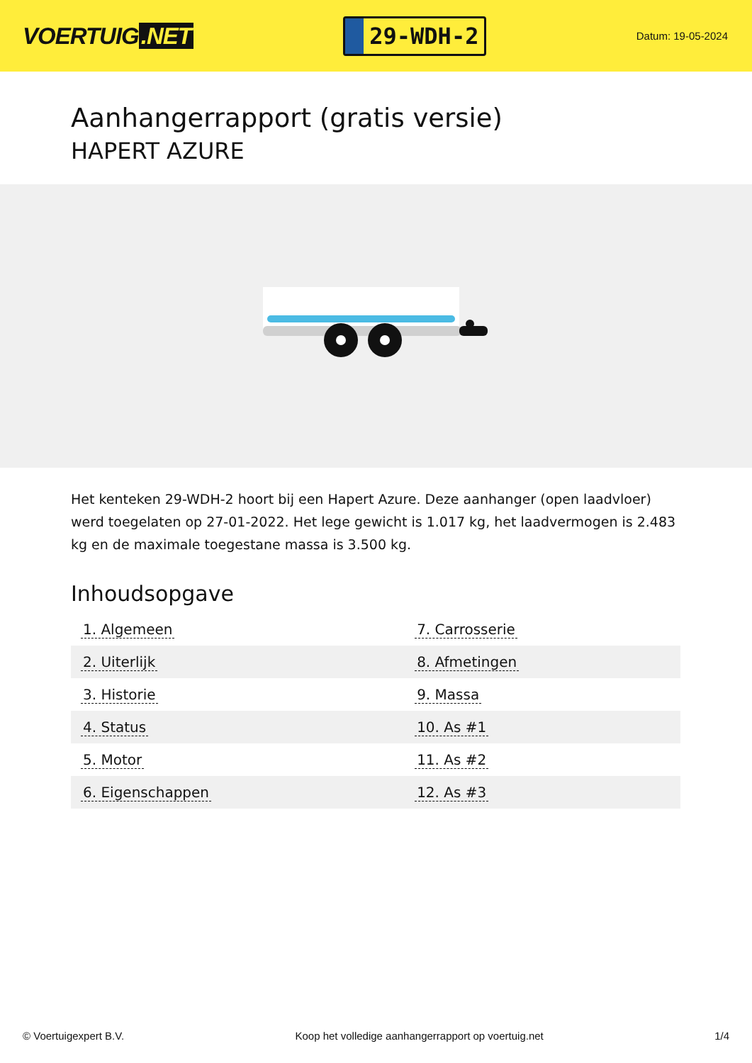VOERTUIG.NET
29-WDH-2
Datum: 19-05-2024
Aanhangerrapport (gratis versie)
HAPERT AZURE
Het kenteken 29-WDH-2 hoort bij een Hapert Azure. Deze aanhanger (open laadvloer) werd toegelaten op 27-01-2022. Het lege gewicht is 1.017 kg, het laadvermogen is 2.483 kg en de maximale toegestane massa is 3.500 kg.
Inhoudsopgave
| 1. Algemeen | 7. Carrosserie |
| 2. Uiterlijk | 8. Afmetingen |
| 3. Historie | 9. Massa |
| 4. Status | 10. As #1 |
| 5. Motor | 11. As #2 |
| 6. Eigenschappen | 12. As #3 |
© Voertuigexpert B.V. Koop het volledige aanhangerrapport op voertuig.net 1/4